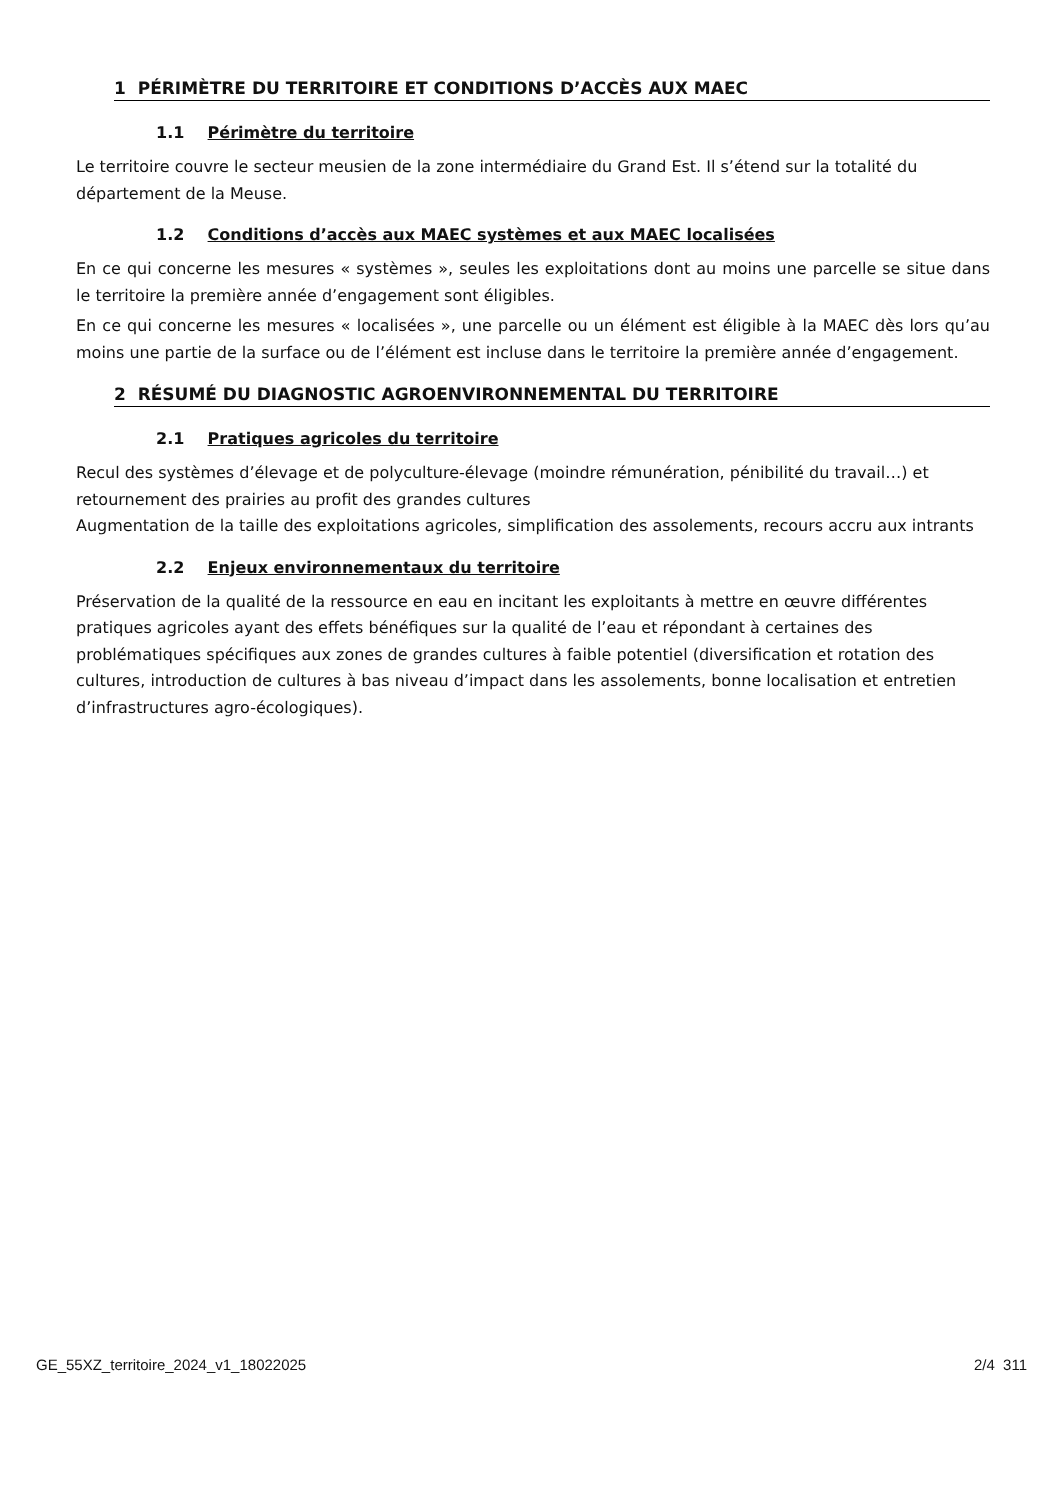1 PÉRIMÈTRE DU TERRITOIRE ET CONDITIONS D’ACCÈS AUX MAEC
1.1 Périmètre du territoire
Le territoire couvre le secteur meusien de la zone intermédiaire du Grand Est. Il s’étend sur la totalité du département de la Meuse.
1.2 Conditions d’accès aux MAEC systèmes et aux MAEC localisées
En ce qui concerne les mesures « systèmes », seules les exploitations dont au moins une parcelle se situe dans le territoire la première année d’engagement sont éligibles.
En ce qui concerne les mesures « localisées », une parcelle ou un élément est éligible à la MAEC dès lors qu’au moins une partie de la surface ou de l’élément est incluse dans le territoire la première année d’engagement.
2 RÉSUMÉ DU DIAGNOSTIC AGROENVIRONNEMENTAL DU TERRITOIRE
2.1 Pratiques agricoles du territoire
Recul des systèmes d’élevage et de polyculture-élevage (moindre rémunération, pénibilité du travail…) et retournement des prairies au profit des grandes cultures
Augmentation de la taille des exploitations agricoles, simplification des assolements, recours accru aux intrants
2.2 Enjeux environnementaux du territoire
Préservation de la qualité de la ressource en eau en incitant les exploitants à mettre en œuvre différentes pratiques agricoles ayant des effets bénéfiques sur la qualité de l’eau et répondant à certaines des problématiques spécifiques aux zones de grandes cultures à faible potentiel (diversification et rotation des cultures, introduction de cultures à bas niveau d’impact dans les assolements, bonne localisation et entretien d’infrastructures agro-écologiques).
GE_55XZ_territoire_2024_v1_18022025 2/4 311